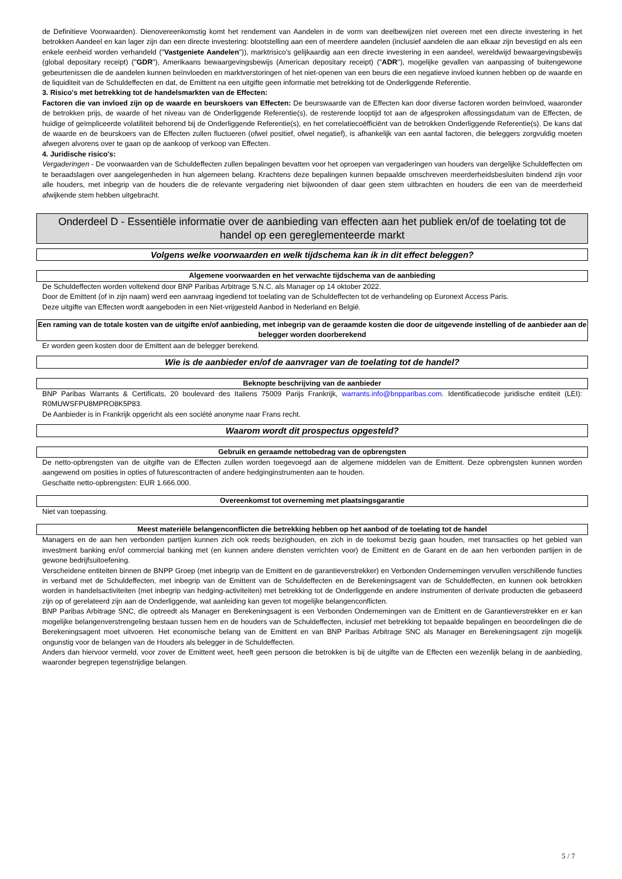de Definitieve Voorwaarden). Dienovereenkomstig komt het rendement van Aandelen in de vorm van deelbewijzen niet overeen met een directe investering in het betrokken Aandeel en kan lager zijn dan een directe investering: blootstelling aan een of meerdere aandelen (inclusief aandelen die aan elkaar zijn bevestigd en als een enkele eenheid worden verhandeld ("Vastgeniete Aandelen")), marktrisico's gelijkaardig aan een directe investering in een aandeel, wereldwijd bewaargevingsbewijs (global depositary receipt) ("GDR"), Amerikaans bewaargevingsbewijs (American depositary receipt) ("ADR"), mogelijke gevallen van aanpassing of buitengewone gebeurtenissen die de aandelen kunnen beïnvloeden en marktverstoringen of het niet-openen van een beurs die een negatieve invloed kunnen hebben op de waarde en de liquiditeit van de Schuldeffecten en dat, de Emittent na een uitgifte geen informatie met betrekking tot de Onderliggende Referentie.
3. Risico's met betrekking tot de handelsmarkten van de Effecten:
Factoren die van invloed zijn op de waarde en beurskoers van Effecten: De beurswaarde van de Effecten kan door diverse factoren worden beïnvloed, waaronder de betrokken prijs, de waarde of het niveau van de Onderliggende Referentie(s), de resterende looptijd tot aan de afgesproken aflossingsdatum van de Effecten, de huidige of geïmpliceerde volatiliteit behorend bij de Onderliggende Referentie(s), en het correlatiecoëfficiënt van de betrokken Onderliggende Referentie(s). De kans dat de waarde en de beurskoers van de Effecten zullen fluctueren (ofwel positief, ofwel negatief), is afhankelijk van een aantal factoren, die beleggers zorgvuldig moeten afwegen alvorens over te gaan op de aankoop of verkoop van Effecten.
4. Juridische risico's:
Vergaderingen - De voorwaarden van de Schuldeffecten zullen bepalingen bevatten voor het oproepen van vergaderingen van houders van dergelijke Schuldeffecten om te beraadslagen over aangelegenheden in hun algemeen belang. Krachtens deze bepalingen kunnen bepaalde omschreven meerderheidsbesluiten bindend zijn voor alle houders, met inbegrip van de houders die de relevante vergadering niet bijwoonden of daar geen stem uitbrachten en houders die een van de meerderheid afwijkende stem hebben uitgebracht.
Onderdeel D - Essentiële informatie over de aanbieding van effecten aan het publiek en/of de toelating tot de handel op een gereglementeerde markt
Volgens welke voorwaarden en welk tijdschema kan ik in dit effect beleggen?
Algemene voorwaarden en het verwachte tijdschema van de aanbieding
De Schuldeffecten worden voltekend door BNP Paribas Arbitrage S.N.C. als Manager op 14 oktober 2022.
Door de Emittent (of in zijn naam) werd een aanvraag ingediend tot toelating van de Schuldeffecten tot de verhandeling op Euronext Access Paris.
Deze uitgifte van Effecten wordt aangeboden in een Niet-vrijgesteld Aanbod in Nederland en België.
Een raming van de totale kosten van de uitgifte en/of aanbieding, met inbegrip van de geraamde kosten die door de uitgevende instelling of de aanbieder aan de belegger worden doorberekend
Er worden geen kosten door de Emittent aan de belegger berekend.
Wie is de aanbieder en/of de aanvrager van de toelating tot de handel?
Beknopte beschrijving van de aanbieder
BNP Paribas Warrants & Certificats, 20 boulevard des Italiens 75009 Parijs Frankrijk, warrants.info@bnpparibas.com. Identificatiecode juridische entiteit (LEI): R0MUWSFPU8MPRO8K5P83.
De Aanbieder is in Frankrijk opgericht als een société anonyme naar Frans recht.
Waarom wordt dit prospectus opgesteld?
Gebruik en geraamde nettobedrag van de opbrengsten
De netto-opbrengsten van de uitgifte van de Effecten zullen worden toegevoegd aan de algemene middelen van de Emittent. Deze opbrengsten kunnen worden aangewend om posities in opties of futurescontracten of andere hedginginstrumenten aan te houden.
Geschatte netto-opbrengsten: EUR 1.666.000.
Overeenkomst tot overneming met plaatsingsgarantie
Niet van toepassing.
Meest materiële belangenconflicten die betrekking hebben op het aanbod of de toelating tot de handel
Managers en de aan hen verbonden partijen kunnen zich ook reeds bezighouden, en zich in de toekomst bezig gaan houden, met transacties op het gebied van investment banking en/of commercial banking met (en kunnen andere diensten verrichten voor) de Emittent en de Garant en de aan hen verbonden partijen in de gewone bedrijfsuitoefening.
Verscheidene entiteiten binnen de BNPP Groep (met inbegrip van de Emittent en de garantieverstrekker) en Verbonden Ondernemingen vervullen verschillende functies in verband met de Schuldeffecten, met inbegrip van de Emittent van de Schuldeffecten en de Berekeningsagent van de Schuldeffecten, en kunnen ook betrokken worden in handelsactiviteiten (met inbegrip van hedging-activiteiten) met betrekking tot de Onderliggende en andere instrumenten of derivate producten die gebaseerd zijn op of gerelateerd zijn aan de Onderliggende, wat aanleiding kan geven tot mogelijke belangenconflicten.
BNP Paribas Arbitrage SNC, die optreedt als Manager en Berekeningsagent is een Verbonden Ondernemingen van de Emittent en de Garantieverstrekker en er kan mogelijke belangenverstrengeling bestaan tussen hem en de houders van de Schuldeffecten, inclusief met betrekking tot bepaalde bepalingen en beoordelingen die de Berekeningsagent moet uitvoeren. Het economische belang van de Emittent en van BNP Paribas Arbitrage SNC als Manager en Berekeningsagent zijn mogelijk ongunstig voor de belangen van de Houders als belegger in de Schuldeffecten.
Anders dan hiervoor vermeld, voor zover de Emittent weet, heeft geen persoon die betrokken is bij de uitgifte van de Effecten een wezenlijk belang in de aanbieding, waaronder begrepen tegenstrijdige belangen.
5 / 7